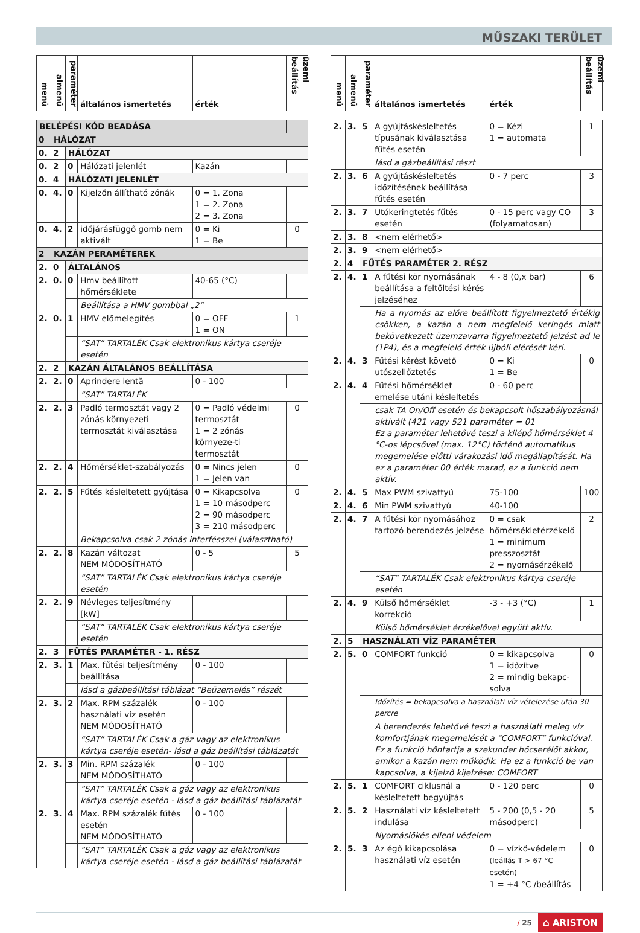MŰSZAKI TERÜLET
| menü | almenü | paraméter | általános ismertetés | érték | üzemi beállítás |
| --- | --- | --- | --- | --- | --- |
| BELÉPÉSI KÓD BEADÁSA | | | | | |
| 0 | HÁLÓZAT | | | | |
| 0. | 2 | HÁLÓZAT | | | |
| 0. | 2 | 0 | Hálózati jelenlét | Kazán | |
| 0. | 4 | HÁLÓZATI JELENLÉT | | | |
| 0. | 4. | 0 | Kijelzőn állítható zónák | 0 = 1. Zona 1 = 2. Zona 2 = 3. Zona | |
| 0. | 4. | 2 | időjárásfüggő gomb nem aktivált | 0 = Ki 1 = Be | 0 |
| 2 | KAZÁN PERAMÉTEREK | | | | |
| 2. | 0 | ÁLTALÁNOS | | | |
| 2. | 0. | 0 | Hmv beállított hőmérséklete | 40-65 (°C) | |
| | | | Beállítása a HMV gombbal „2” | | |
| 2. | 0. | 1 | HMV előmelegítés | 0 = OFF 1 = ON | 1 |
| | | | “SAT” TARTALÉK Csak elektronikus kártya cseréje esetén | | |
| 2. | 2 | KAZÁN ÁLTALÁNOS BEÁLLÍTÁSA | | | |
| 2. | 2. | 0 | Aprindere lentă | 0 - 100 | |
| | | | “SAT” TARTALÉK | | |
| 2. | 2. | 3 | Padló termosztát vagy 2 zónás környezeti termosztát kiválasztása | 0 = Padló védelmi termosztát 1 = 2 zónás környeze-ti termosztát | 0 |
| 2. | 2. | 4 | Hőmérséklet-szabályozás | 0 = Nincs jelen 1 = Jelen van | 0 |
| 2. | 2. | 5 | Fűtés késleltetett gyújtása | 0 = Kikapcsolva 1 = 10 másodperc 2 = 90 másodperc 3 = 210 másodperc | 0 |
| | | | Bekapcsolva csak 2 zónás interfésszel (választható) | | |
| 2. | 2. | 8 | Kazán változat NEM MÓDOSÍTHATÓ | 0 - 5 | 5 |
| | | | “SAT” TARTALÉK Csak elektronikus kártya cseréje esetén | | |
| 2. | 2. | 9 | Névleges teljesítmény [kW] | | |
| | | | “SAT” TARTALÉK Csak elektronikus kártya cseréje esetén | | |
| 2. | 3 | FŰTÉS PARAMÉTER - 1. RÉSZ | | | |
| 2. | 3. | 1 | Max. fűtési teljesítmény beállítása | 0 - 100 | |
| | | | lásd a gázbeállítási táblázat “Beüzemelés” részét | | |
| 2. | 3. | 2 | Max. RPM százalék használati víz esetén NEM MÓDOSÍTHATÓ | 0 - 100 | |
| | | | “SAT” TARTALÉK Csak a gáz vagy az elektronikus kártya cseréje esetén- lásd a gáz beállítási táblázatát | | |
| 2. | 3. | 3 | Min. RPM százalék NEM MÓDOSÍTHATÓ | 0 - 100 | |
| | | | “SAT” TARTALÉK Csak a gáz vagy az elektronikus kártya cseréje esetén - lásd a gáz beállítási táblázatát | | |
| 2. | 3. | 4 | Max. RPM százalék fűtés esetén NEM MÓDOSÍTHATÓ | 0 - 100 | |
| | | | “SAT” TARTALÉK Csak a gáz vagy az elektronikus kártya cseréje esetén - lásd a gáz beállítási táblázatát | | |
| menü | almenü | paraméter | általános ismertetés | érték | üzemi beállítás |
| --- | --- | --- | --- | --- | --- |
| 2. | 3. | 5 | A gyújtáskésleltetés típusának kiválasztása fűtés esetén | 0 = Kézi 1 = automata | 1 |
| | | | lásd a gázbeállítási részt | | |
| 2. | 3. | 6 | A gyújtáskésleltetés időzítésének beállítása fűtés esetén | 0 - 7 perc | 3 |
| 2. | 3. | 7 | Utókeringtetés fűtés esetén | 0 - 15 perc vagy CO (folyamatosan) | 3 |
| 2. | 3. | 8 | <nem elérhető> | | |
| 2. | 3. | 9 | <nem elérhető> | | |
| 2. | 4 | FŰTÉS PARAMÉTER 2. RÉSZ | | | |
| 2. | 4. | 1 | A fűtési kör nyomásának beállítása a feltöltési kérés jelzéséhez | 4 - 8 (0,x bar) | 6 |
| | | | Ha a nyomás az előre beállított figyelmeztető értékig csökken, a kazán a nem megfelelő keringés miatt bekövetkezett üzemzavarra figyelmeztető jelzést ad le (1P4), és a megfelelő érték újbóli elérését kéri. | | |
| 2. | 4. | 3 | Fűtési kérést követő utószellőztetés | 0 = Ki 1 = Be | 0 |
| 2. | 4. | 4 | Fűtési hőmérséklet emelése utáni késleltetés | 0 - 60 perc | |
| | | | csak TA On/Off esetén és bekapcsolt hőszabályozásnál aktivált (421 vagy 521 paraméter = 01 Ez a paraméter lehetővé teszi a kilépő hőmérséklet 4 °C-os lépcsővel (max. 12°C) történő automatikus megemelése előtti várakozási idő megállapítását. Ha ez a paraméter 00 érték marad, ez a funkció nem aktív. | | |
| 2. | 4. | 5 | Max PWM szivattyú | 75-100 | 100 |
| 2. | 4. | 6 | Min PWM szivattyú | 40-100 | |
| 2. | 4. | 7 | A fűtési kör nyomásához tartozó berendezés jelzése | 0 = csak hőmérsékletérzékelő 1 = minimum presszosztát 2 = nyomásérzékelő | 2 |
| | | | “SAT” TARTALÉK Csak elektronikus kártya cseréje esetén | | |
| 2. | 4. | 9 | Külső hőmérséklet korrekció | -3 - +3 (°C) | 1 |
| | | | Külső hőmérséklet érzékelővel együtt aktív. | | |
| 2. | 5 | HASZNÁLATI VÍZ PARAMÉTER | | | |
| 2. | 5. | 0 | COMFORT funkció | 0 = kikapcsolva 1 = időzítve 2 = mindig bekapc-solva | 0 |
| | | | Időzítés = bekapcsolva a használati víz vételezése után 30 percre | | |
| | | | A berendezés lehetővé teszi a használati meleg víz komfortjának megemelését a “COMFORT” funkcióval. Ez a funkció hőntartja a szekunder hőcserélőt akkor, amikor a kazán nem működik. Ha ez a funkció be van kapcsolva, a kijelző kijelzése: COMFORT | | |
| 2. | 5. | 1 | COMFORT ciklusnál a késleltetett begyújtás | 0 - 120 perc | 0 |
| 2. | 5. | 2 | Használati víz késleltetett indulása | 5 - 200 (0,5 - 20 másodperc) | 5 |
| | | | Nyomáslökés elleni védelem | | |
| 2. | 5. | 3 | Az égő kikapcsolása használati víz esetén | 0 = vízkő-védelem (leállás T > 67 °C esetén) 1 = +4 °C /beállítás | 0 |
/ 25 ⌂ ARISTON